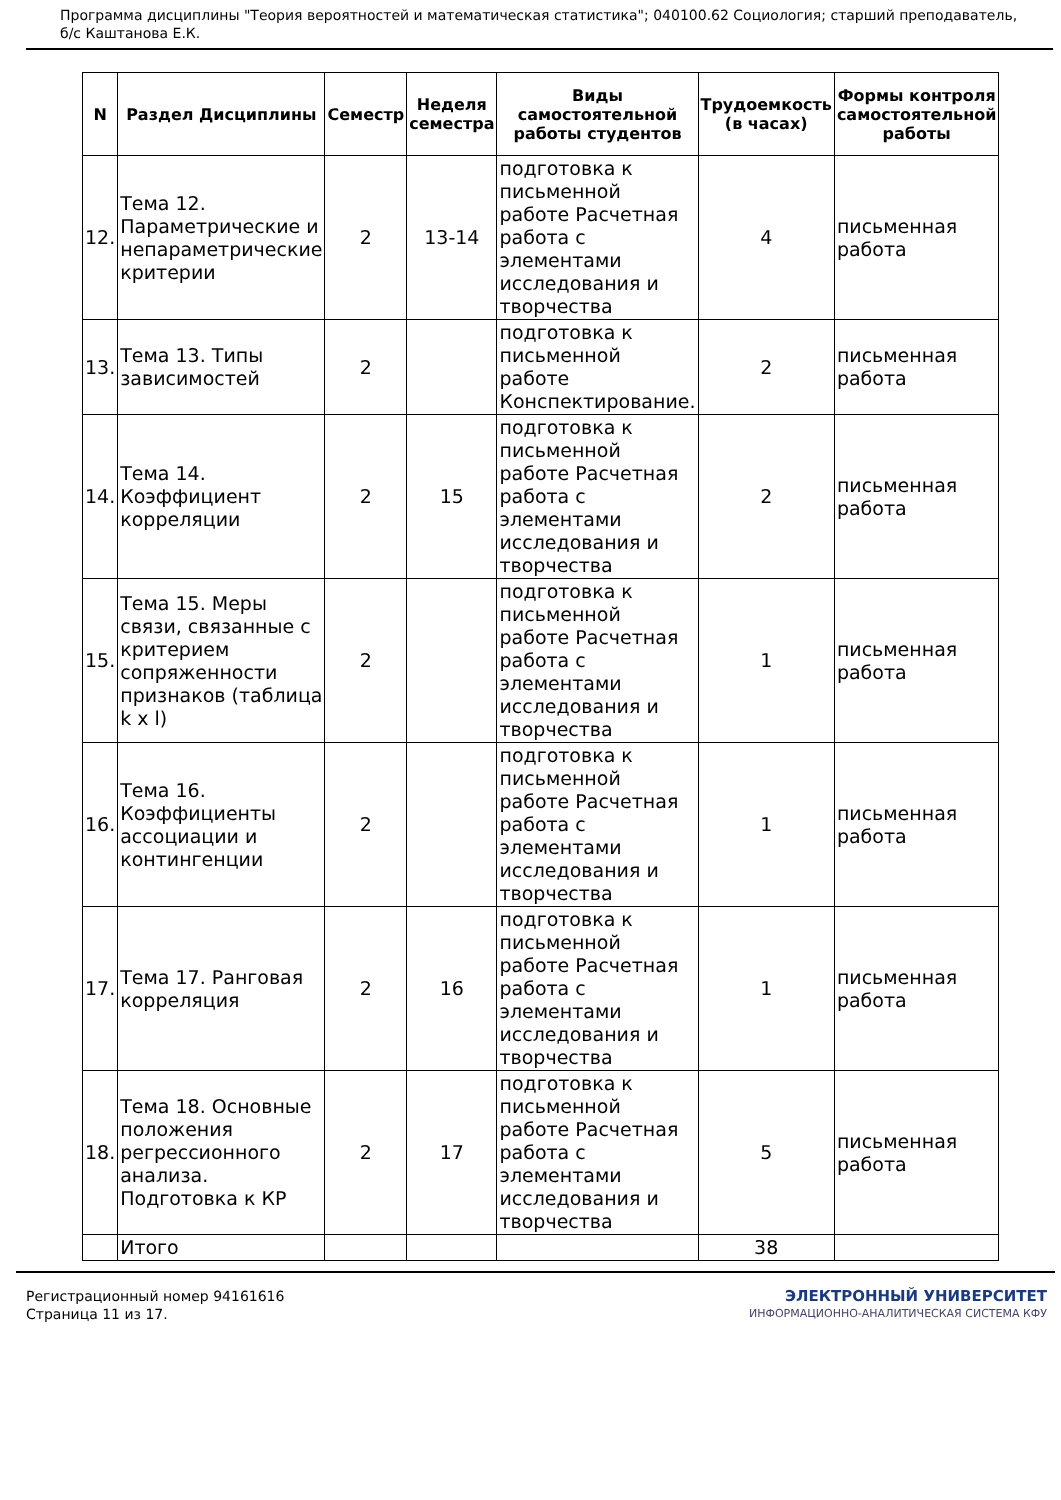Программа дисциплины "Теория вероятностей и математическая статистика"; 040100.62 Социология; старший преподаватель, б/с Каштанова Е.К.
| N | Раздел Дисциплины | Семестр | Неделя семестра | Виды самостоятельной работы студентов | Трудоемкость (в часах) | Формы контроля самостоятельной работы |
| --- | --- | --- | --- | --- | --- | --- |
| 12. | Тема 12. Параметрические и непараметрические критерии | 2 | 13-14 | подготовка к письменной работе Расчетная работа с элементами исследования и творчества | 4 | письменная работа |
| 13. | Тема 13. Типы зависимостей | 2 | | подготовка к письменной работе Конспектирование. | 2 | письменная работа |
| 14. | Тема 14. Коэффициент корреляции | 2 | 15 | подготовка к письменной работе Расчетная работа с элементами исследования и творчества | 2 | письменная работа |
| 15. | Тема 15. Меры связи, связанные с критерием сопряженности признаков (таблица k x l) | 2 | | подготовка к письменной работе Расчетная работа с элементами исследования и творчества | 1 | письменная работа |
| 16. | Тема 16. Коэффициенты ассоциации и контингенции | 2 | | подготовка к письменной работе Расчетная работа с элементами исследования и творчества | 1 | письменная работа |
| 17. | Тема 17. Ранговая корреляция | 2 | 16 | подготовка к письменной работе Расчетная работа с элементами исследования и творчества | 1 | письменная работа |
| 18. | Тема 18. Основные положения регрессионного анализа. Подготовка к КР | 2 | 17 | подготовка к письменной работе Расчетная работа с элементами исследования и творчества | 5 | письменная работа |
| | Итого | | | | 38 | |
Регистрационный номер 94161616
Страница 11 из 17.
ЭЛЕКТРОННЫЙ УНИВЕРСИТЕТ
ИНФОРМАЦИОННО-АНАЛИТИЧЕСКАЯ СИСТЕМА КФУ